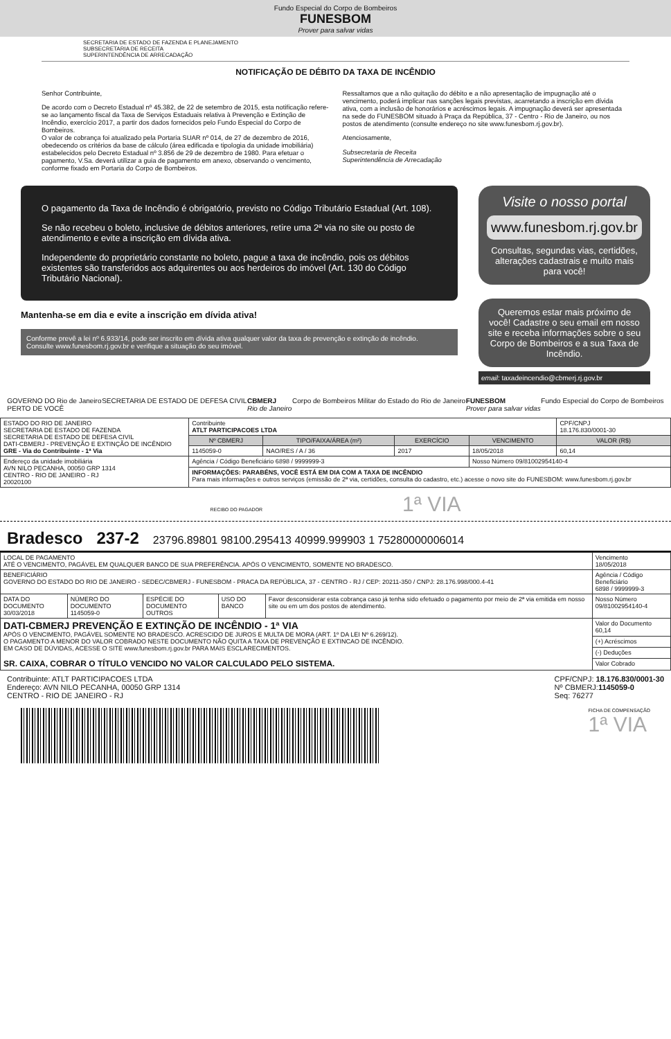Fundo Especial do Corpo de Bombeiros
FUNESBOM
Prover para salvar vidas
SECRETARIA DE ESTADO DE FAZENDA E PLANEJAMENTO
SUBSECRETARIA DE RECEITA
SUPERINTENDÊNCIA DE ARRECADAÇÃO
NOTIFICAÇÃO DE DÉBITO DA TAXA DE INCÊNDIO
Senhor Contribuinte,
De acordo com o Decreto Estadual nº 45.382, de 22 de setembro de 2015, esta notificação refere-se ao lançamento fiscal da Taxa de Serviços Estaduais relativa à Prevenção e Extinção de Incêndio, exercício 2017, a partir dos dados fornecidos pelo Fundo Especial do Corpo de Bombeiros.
O valor de cobrança foi atualizado pela Portaria SUAR nº 014, de 27 de dezembro de 2016, obedecendo os critérios da base de cálculo (área edificada e tipologia da unidade imobiliária) estabelecidos pelo Decreto Estadual nº 3.856 de 29 de dezembro de 1980. Para efetuar o pagamento, V.Sa. deverá utilizar a guia de pagamento em anexo, observando o vencimento, conforme fixado em Portaria do Corpo de Bombeiros.
Ressaltamos que a não quitação do débito e a não apresentação de impugnação até o vencimento, poderá implicar nas sanções legais previstas, acarretando a inscrição em dívida ativa, com a inclusão de honorários e acréscimos legais. A impugnação deverá ser apresentada na sede do FUNESBOM situado à Praça da República, 37 - Centro - Rio de Janeiro, ou nos postos de atendimento (consulte endereço no site www.funesbom.rj.gov.br).
Atenciosamente,
Subsecretaria de Receita
Superintendência de Arrecadação
O pagamento da Taxa de Incêndio é obrigatório, previsto no Código Tributário Estadual (Art. 108).
Se não recebeu o boleto, inclusive de débitos anteriores, retire uma 2ª via no site ou posto de atendimento e evite a inscrição em dívida ativa.
Independente do proprietário constante no boleto, pague a taxa de incêndio, pois os débitos existentes são transferidos aos adquirentes ou aos herdeiros do imóvel (Art. 130 do Código Tributário Nacional).
Mantenha-se em dia e evite a inscrição em dívida ativa!
Conforme prevê a lei nº 6.933/14, pode ser inscrito em dívida ativa qualquer valor da taxa de prevenção e extinção de incêndio.
Consulte www.funesbom.rj.gov.br e verifique a situação do seu imóvel.
Visite o nosso portal
www.funesbom.rj.gov.br
Consultas, segundas vias, certidões, alterações cadastrais e muito mais para você!
Queremos estar mais próximo de você! Cadastre o seu email em nosso site e receba informações sobre o seu Corpo de Bombeiros e a sua Taxa de Incêndio.
email: taxadeincendio@cbmerj.rj.gov.br
GOVERNO DO Rio de Janeiro
PERTO DE VOCÊ SECRETARIA DE ESTADO DE DEFESA CIVIL CBMERJ
Rio de Janeiro Corpo de Bombeiros Militar do Estado do Rio de Janeiro FUNESBOM
Prover para salvar vidas Fundo Especial do Corpo de Bombeiros
| ESTADO DO RIO DE JANEIRO SECRETARIA DE ESTADO DE FAZENDA SECRETARIA DE ESTADO DE DEFESA CIVIL DATI-CBMERJ - PREVENÇÃO E EXTINÇÃO DE INCÊNDIO GRE - Via do Contribuinte - 1ª Via | Contribuinte ATLT PARTICIPACOES LTDA | | | | CPF/CNPJ 18.176.830/0001-30 |
| | Nº CBMERJ | TIPO/FAIXA/ÁREA (m²) | EXERCÍCIO | VENCIMENTO | VALOR (R$) |
| | 1145059-0 | NAO/RES / A / 36 | 2017 | 18/05/2018 | 60,14 |
| Endereço da unidade imobiliária AVN NILO PECANHA, 00050 GRP 1314 CENTRO - RIO DE JANEIRO - RJ 20020100 | Agência / Código Beneficiário 6898 / 9999999-3 | | | Nosso Número 09/81002954140-4 | |
| | INFORMAÇÕES: PARABÉNS, VOCÊ ESTÁ EM DIA COM A TAXA DE INCÊNDIO Para mais informações e outros serviços (emissão de 2ª via, certidões, consulta do cadastro, etc.) acesse o novo site do FUNESBOM: www.funesbom.rj.gov.br | | | | |
RECIBO DO PAGADOR 1ª VIA
Bradesco 237-2 23796.89801 98100.295413 40999.999903 1 75280000006014
| LOCAL DE PAGAMENTO ATÉ O VENCIMENTO, PAGÁVEL EM QUALQUER BANCO DE SUA PREFERÊNCIA. APÓS O VENCIMENTO, SOMENTE NO BRADESCO. | | | | | Vencimento 18/05/2018 |
| BENEFICIÁRIO GOVERNO DO ESTADO DO RIO DE JANEIRO - SEDEC/CBMERJ - FUNESBOM - PRACA DA REPÚBLICA, 37 - CENTRO - RJ / CEP: 20211-350 / CNPJ: 28.176.998/000.4-41 | | | | | Agência / Código Beneficiário 6898 / 9999999-3 |
| DATA DO DOCUMENTO 30/03/2018 | NÚMERO DO DOCUMENTO 1145059-0 | ESPÉCIE DO DOCUMENTO OUTROS | USO DO BANCO | Favor desconsiderar esta cobrança caso já tenha sido efetuado o pagamento por meio de 2ª via emitida em nosso site ou em um dos postos de atendimento. | Nosso Número 09/81002954140-4 |
| DATI-CBMERJ PREVENÇÃO E EXTINÇÃO DE INCÊNDIO - 1ª VIA APÓS O VENCIMENTO, PAGÁVEL SOMENTE NO BRADESCO. ACRESCIDO DE JUROS E MULTA DE MORA (ART. 1º DA LEI Nº 6.269/12). O PAGAMENTO A MENOR DO VALOR COBRADO NESTE DOCUMENTO NÃO QUITA A TAXA DE PREVENÇÃO E EXTINCAO DE INCÊNDIO. EM CASO DE DÚVIDAS, ACESSE O SITE www.funesbom.rj.gov.br PARA MAIS ESCLARECIMENTOS. SR. CAIXA, COBRAR O TÍTULO VENCIDO NO VALOR CALCULADO PELO SISTEMA. | | | | | Valor do Documento 60,14 |
| | | | | | (+) Acréscimos |
| | | | | | (-) Deduções |
| | | | | | Valor Cobrado |
Contribuinte: ATLT PARTICIPACOES LTDA
Endereço: AVN NILO PECANHA, 00050 GRP 1314
CENTRO - RIO DE JANEIRO - RJ
CPF/CNPJ: 18.176.830/0001-30
Nº CBMERJ:1145059-0
Seq: 76277
FICHA DE COMPENSAÇÃO
1ª VIA